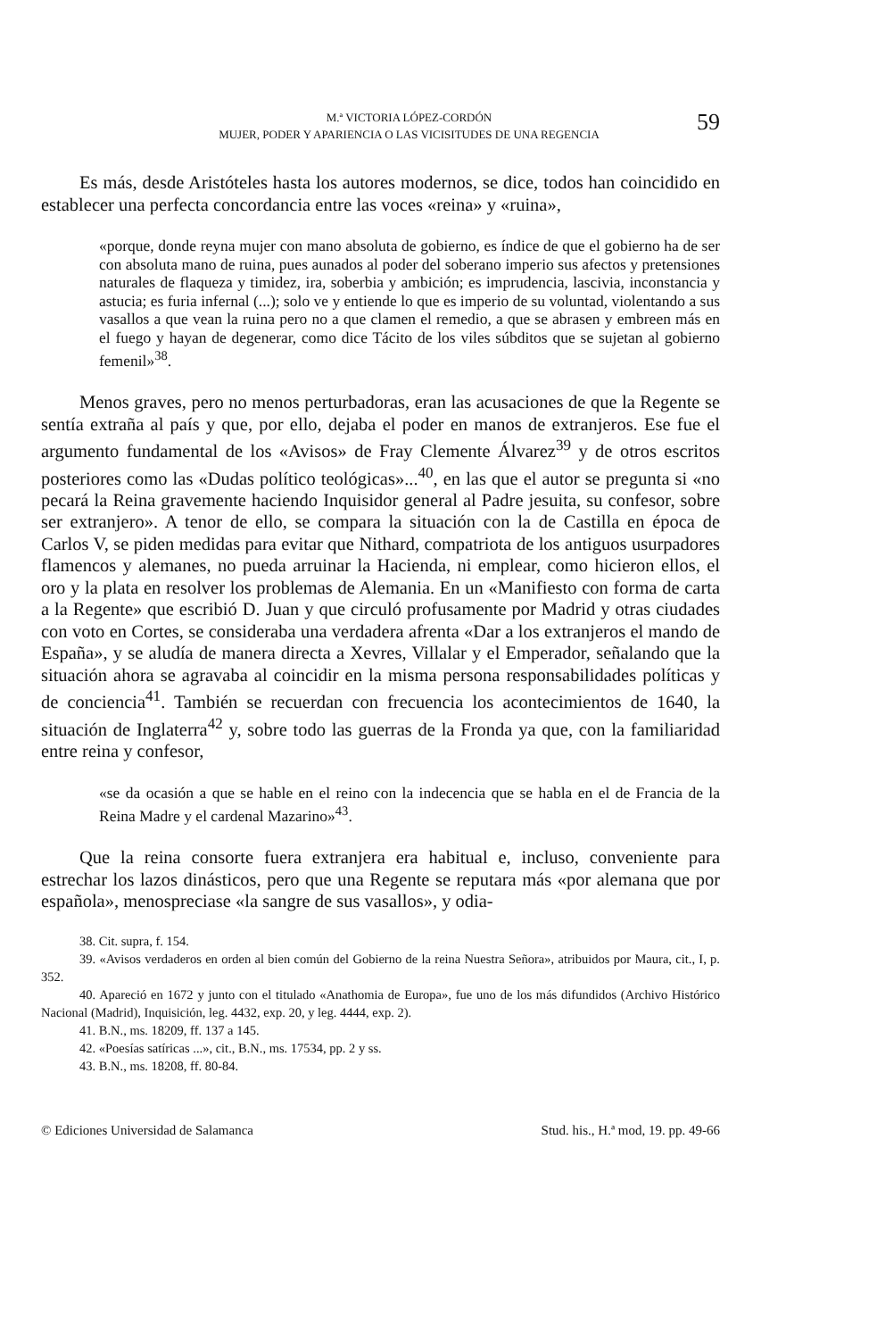M.ª VICTORIA LÓPEZ-CORDÓN
MUJER, PODER Y APARIENCIA O LAS VICISITUDES DE UNA REGENCIA
59
Es más, desde Aristóteles hasta los autores modernos, se dice, todos han coincidido en establecer una perfecta concordancia entre las voces «reina» y «ruina»,
«porque, donde reyna mujer con mano absoluta de gobierno, es índice de que el gobierno ha de ser con absoluta mano de ruina, pues aunados al poder del soberano imperio sus afectos y pretensiones naturales de flaqueza y timidez, ira, soberbia y ambición; es imprudencia, lascivia, inconstancia y astucia; es furia infernal (...); solo ve y entiende lo que es imperio de su voluntad, violentando a sus vasallos a que vean la ruina pero no a que clamen el remedio, a que se abrasen y embreen más en el fuego y hayan de degenerar, como dice Tácito de los viles súbditos que se sujetan al gobierno femenil»<sup>38</sup>.
Menos graves, pero no menos perturbadoras, eran las acusaciones de que la Regente se sentía extraña al país y que, por ello, dejaba el poder en manos de extranjeros. Ese fue el argumento fundamental de los «Avisos» de Fray Clemente Álvarez<sup>39</sup> y de otros escritos posteriores como las «Dudas político teológicas»...<sup>40</sup>, en las que el autor se pregunta si «no pecará la Reina gravemente haciendo Inquisidor general al Padre jesuita, su confesor, sobre ser extranjero». A tenor de ello, se compara la situación con la de Castilla en época de Carlos V, se piden medidas para evitar que Nithard, compatriota de los antiguos usurpadores flamencos y alemanes, no pueda arruinar la Hacienda, ni emplear, como hicieron ellos, el oro y la plata en resolver los problemas de Alemania. En un «Manifiesto con forma de carta a la Regente» que escribió D. Juan y que circuló profusamente por Madrid y otras ciudades con voto en Cortes, se consideraba una verdadera afrenta «Dar a los extranjeros el mando de España», y se aludía de manera directa a Xevres, Villalar y el Emperador, señalando que la situación ahora se agravaba al coincidir en la misma persona responsabilidades políticas y de conciencia<sup>41</sup>. También se recuerdan con frecuencia los acontecimientos de 1640, la situación de Inglaterra<sup>42</sup> y, sobre todo las guerras de la Fronda ya que, con la familiaridad entre reina y confesor,
«se da ocasión a que se hable en el reino con la indecencia que se habla en el de Francia de la Reina Madre y el cardenal Mazarino»<sup>43</sup>.
Que la reina consorte fuera extranjera era habitual e, incluso, conveniente para estrechar los lazos dinásticos, pero que una Regente se reputara más «por alemana que por española», menospreciase «la sangre de sus vasallos», y odia-
38. Cit. supra, f. 154.
39. «Avisos verdaderos en orden al bien común del Gobierno de la reina Nuestra Señora», atribuidos por Maura, cit., I, p. 352.
40. Apareció en 1672 y junto con el titulado «Anathomia de Europa», fue uno de los más difundidos (Archivo Histórico Nacional (Madrid), Inquisición, leg. 4432, exp. 20, y leg. 4444, exp. 2).
41. B.N., ms. 18209, ff. 137 a 145.
42. «Poesías satíricas ...», cit., B.N., ms. 17534, pp. 2 y ss.
43. B.N., ms. 18208, ff. 80-84.
© Ediciones Universidad de Salamanca Stud. his., H.ª mod, 19. pp. 49-66